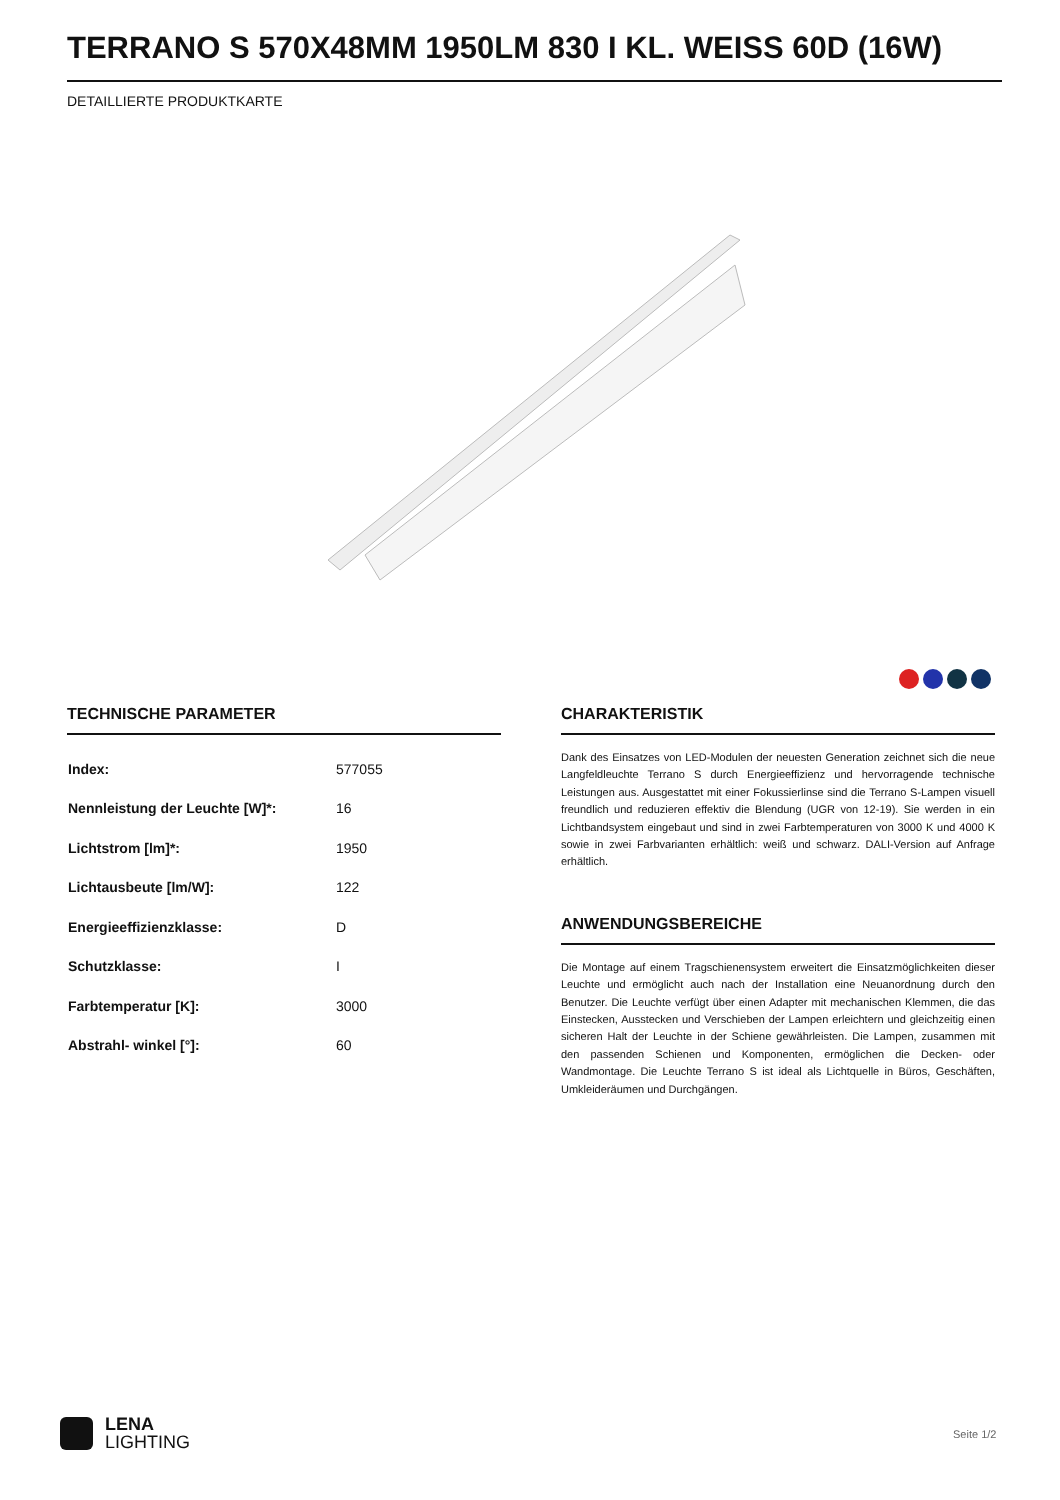TERRANO S 570X48MM 1950LM 830 I KL. WEISS 60D (16W)
DETAILLIERTE PRODUKTKARTE
TECHNISCHE PARAMETER
| Index: | 577055 |
| Nennleistung der Leuchte [W]*: | 16 |
| Lichtstrom [lm]*: | 1950 |
| Lichtausbeute [lm/W]: | 122 |
| Energieeffizienzklasse: | D |
| Schutzklasse: | I |
| Farbtemperatur [K]: | 3000 |
| Abstrahl- winkel [°]: | 60 |
CHARAKTERISTIK
Dank des Einsatzes von LED-Modulen der neuesten Generation zeichnet sich die neue Langfeldleuchte Terrano S durch Energieeffizienz und hervorragende technische Leistungen aus. Ausgestattet mit einer Fokussierlinse sind die Terrano S-Lampen visuell freundlich und reduzieren effektiv die Blendung (UGR von 12-19). Sie werden in ein Lichtbandsystem eingebaut und sind in zwei Farbtemperaturen von 3000 K und 4000 K sowie in zwei Farbvarianten erhältlich: weiß und schwarz. DALI-Version auf Anfrage erhältlich.
ANWENDUNGSBEREICHE
Die Montage auf einem Tragschienensystem erweitert die Einsatzmöglichkeiten dieser Leuchte und ermöglicht auch nach der Installation eine Neuanordnung durch den Benutzer. Die Leuchte verfügt über einen Adapter mit mechanischen Klemmen, die das Einstecken, Ausstecken und Verschieben der Lampen erleichtern und gleichzeitig einen sicheren Halt der Leuchte in der Schiene gewährleisten. Die Lampen, zusammen mit den passenden Schienen und Komponenten, ermöglichen die Decken- oder Wandmontage. Die Leuchte Terrano S ist ideal als Lichtquelle in Büros, Geschäften, Umkleideräumen und Durchgängen.
LENA
LIGHTING
Seite 1/2